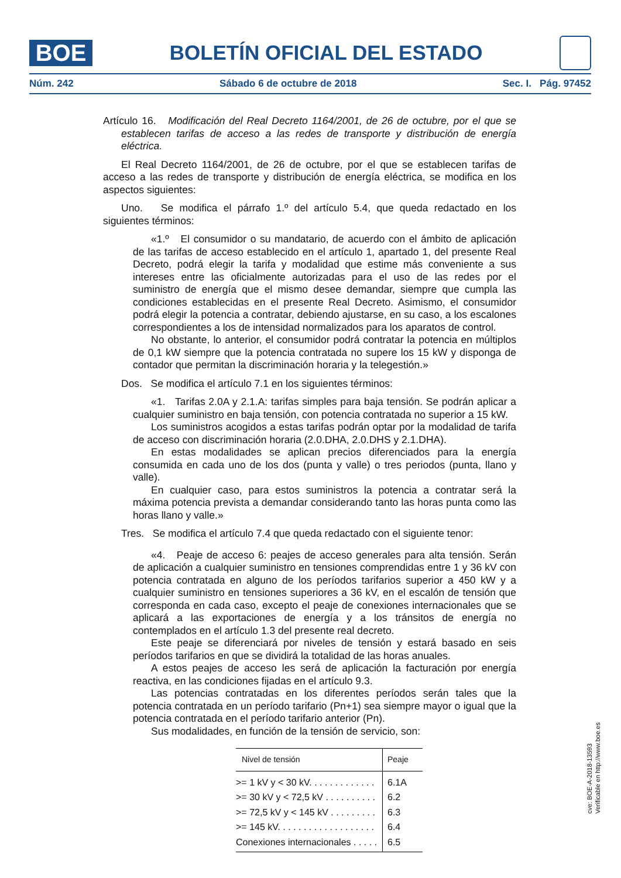BOE
BOLETÍN OFICIAL DEL ESTADO
Núm. 242 Sábado 6 de octubre de 2018 Sec. I. Pág. 97452
Artículo 16. Modificación del Real Decreto 1164/2001, de 26 de octubre, por el que se establecen tarifas de acceso a las redes de transporte y distribución de energía eléctrica.
El Real Decreto 1164/2001, de 26 de octubre, por el que se establecen tarifas de acceso a las redes de transporte y distribución de energía eléctrica, se modifica en los aspectos siguientes:
Uno. Se modifica el párrafo 1.º del artículo 5.4, que queda redactado en los siguientes términos:
«1.º El consumidor o su mandatario, de acuerdo con el ámbito de aplicación de las tarifas de acceso establecido en el artículo 1, apartado 1, del presente Real Decreto, podrá elegir la tarifa y modalidad que estime más conveniente a sus intereses entre las oficialmente autorizadas para el uso de las redes por el suministro de energía que el mismo desee demandar, siempre que cumpla las condiciones establecidas en el presente Real Decreto. Asimismo, el consumidor podrá elegir la potencia a contratar, debiendo ajustarse, en su caso, a los escalones correspondientes a los de intensidad normalizados para los aparatos de control.
No obstante, lo anterior, el consumidor podrá contratar la potencia en múltiplos de 0,1 kW siempre que la potencia contratada no supere los 15 kW y disponga de contador que permitan la discriminación horaria y la telegestión.»
Dos. Se modifica el artículo 7.1 en los siguientes términos:
«1. Tarifas 2.0A y 2.1.A: tarifas simples para baja tensión. Se podrán aplicar a cualquier suministro en baja tensión, con potencia contratada no superior a 15 kW.
Los suministros acogidos a estas tarifas podrán optar por la modalidad de tarifa de acceso con discriminación horaria (2.0.DHA, 2.0.DHS y 2.1.DHA).
En estas modalidades se aplican precios diferenciados para la energía consumida en cada uno de los dos (punta y valle) o tres periodos (punta, llano y valle).
En cualquier caso, para estos suministros la potencia a contratar será la máxima potencia prevista a demandar considerando tanto las horas punta como las horas llano y valle.»
Tres. Se modifica el artículo 7.4 que queda redactado con el siguiente tenor:
«4. Peaje de acceso 6: peajes de acceso generales para alta tensión. Serán de aplicación a cualquier suministro en tensiones comprendidas entre 1 y 36 kV con potencia contratada en alguno de los períodos tarifarios superior a 450 kW y a cualquier suministro en tensiones superiores a 36 kV, en el escalón de tensión que corresponda en cada caso, excepto el peaje de conexiones internacionales que se aplicará a las exportaciones de energía y a los tránsitos de energía no contemplados en el artículo 1.3 del presente real decreto.
Este peaje se diferenciará por niveles de tensión y estará basado en seis períodos tarifarios en que se dividirá la totalidad de las horas anuales.
A estos peajes de acceso les será de aplicación la facturación por energía reactiva, en las condiciones fijadas en el artículo 9.3.
Las potencias contratadas en los diferentes períodos serán tales que la potencia contratada en un período tarifario (Pn+1) sea siempre mayor o igual que la potencia contratada en el período tarifario anterior (Pn).
Sus modalidades, en función de la tensión de servicio, son:
| Nivel de tensión | Peaje |
| --- | --- |
| >= 1 kV y < 30 kV. . . . . . . . . . . . . | 6.1A |
| >= 30 kV y < 72,5 kV . . . . . . . . . . | 6.2 |
| >= 72,5 kV y < 145 kV . . . . . . . . . | 6.3 |
| >= 145 kV. . . . . . . . . . . . . . . . . . . | 6.4 |
| Conexiones internacionales . . . . . | 6.5 |
cve: BOE-A-2018-13593
Verificable en http://www.boe.es